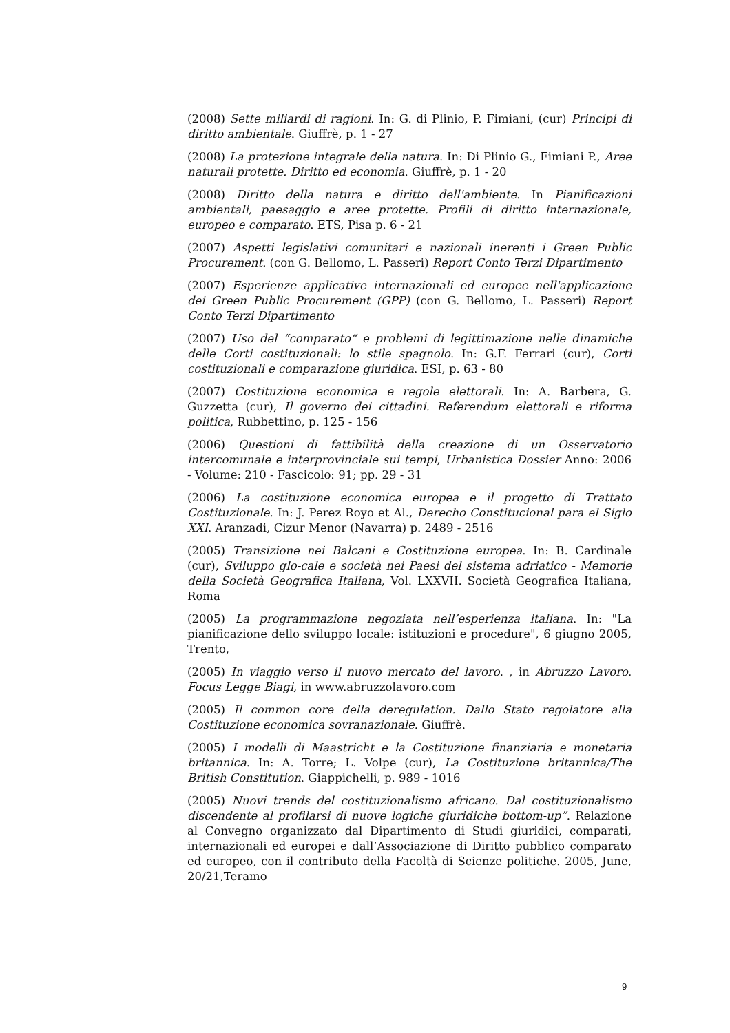(2008) Sette miliardi di ragioni. In: G. di Plinio, P. Fimiani, (cur) Principi di diritto ambientale. Giuffrè, p. 1 - 27
(2008) La protezione integrale della natura. In: Di Plinio G., Fimiani P., Aree naturali protette. Diritto ed economia. Giuffrè, p. 1 - 20
(2008) Diritto della natura e diritto dell'ambiente. In Pianificazioni ambientali, paesaggio e aree protette. Profili di diritto internazionale, europeo e comparato. ETS, Pisa p. 6 - 21
(2007) Aspetti legislativi comunitari e nazionali inerenti i Green Public Procurement. (con G. Bellomo, L. Passeri) Report Conto Terzi Dipartimento
(2007) Esperienze applicative internazionali ed europee nell'applicazione dei Green Public Procurement (GPP) (con G. Bellomo, L. Passeri) Report Conto Terzi Dipartimento
(2007) Uso del “comparato“ e problemi di legittimazione nelle dinamiche delle Corti costituzionali: lo stile spagnolo. In: G.F. Ferrari (cur), Corti costituzionali e comparazione giuridica. ESI, p. 63 - 80
(2007) Costituzione economica e regole elettorali. In: A. Barbera, G. Guzzetta (cur), Il governo dei cittadini. Referendum elettorali e riforma politica, Rubbettino, p. 125 - 156
(2006) Questioni di fattibilità della creazione di un Osservatorio intercomunale e interprovinciale sui tempi, Urbanistica Dossier Anno: 2006 - Volume: 210 - Fascicolo: 91; pp. 29 - 31
(2006) La costituzione economica europea e il progetto di Trattato Costituzionale. In: J. Perez Royo et Al., Derecho Constitucional para el Siglo XXI. Aranzadi, Cizur Menor (Navarra) p. 2489 - 2516
(2005) Transizione nei Balcani e Costituzione europea. In: B. Cardinale (cur), Sviluppo glo-cale e società nei Paesi del sistema adriatico - Memorie della Società Geografica Italiana, Vol. LXXVII. Società Geografica Italiana, Roma
(2005) La programmazione negoziata nell’esperienza italiana. In: "La pianificazione dello sviluppo locale: istituzioni e procedure", 6 giugno 2005, Trento,
(2005) In viaggio verso il nuovo mercato del lavoro. , in Abruzzo Lavoro. Focus Legge Biagi, in www.abruzzolavoro.com
(2005) Il common core della deregulation. Dallo Stato regolatore alla Costituzione economica sovranazionale. Giuffrè.
(2005) I modelli di Maastricht e la Costituzione finanziaria e monetaria britannica. In: A. Torre; L. Volpe (cur), La Costituzione britannica/The British Constitution. Giappichelli, p. 989 - 1016
(2005) Nuovi trends del costituzionalismo africano. Dal costituzionalismo discendente al profilarsi di nuove logiche giuridiche bottom-up”. Relazione al Convegno organizzato dal Dipartimento di Studi giuridici, comparati, internazionali ed europei e dall’Associazione di Diritto pubblico comparato ed europeo, con il contributo della Facoltà di Scienze politiche. 2005, June, 20/21,Teramo
9